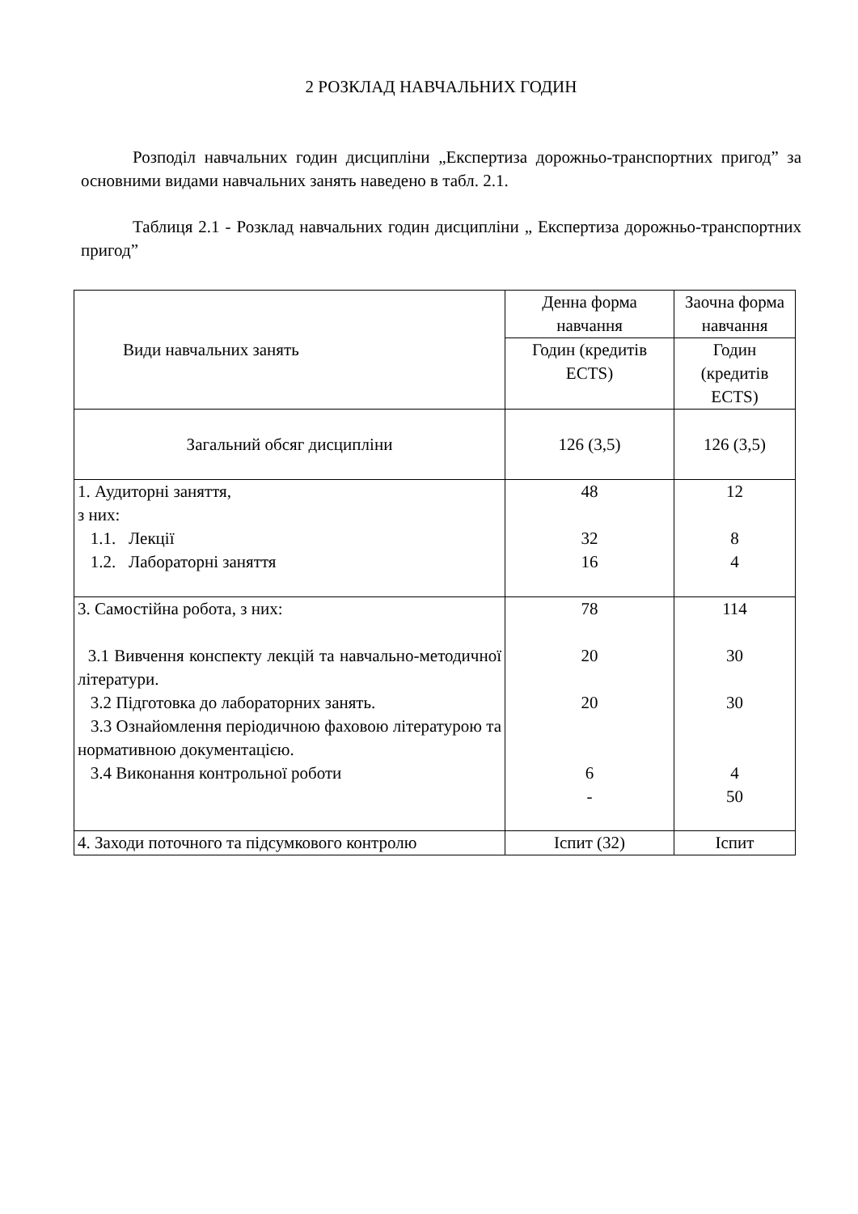2 РОЗКЛАД НАВЧАЛЬНИХ ГОДИН
Розподіл навчальних годин дисципліни „Експертиза дорожньо-транспортних пригод” за основними видами навчальних занять наведено в табл. 2.1.
Таблиця 2.1 - Розклад навчальних годин дисципліни „ Експертиза дорожньо-транспортних пригод”
| Види навчальних занять | Денна форма навчання | Заочна форма навчання |
| | Годин (кредитів ECTS) | Годин (кредитів ECTS) |
| Загальний обсяг дисципліни | 126 (3,5) | 126 (3,5) |
| 1. Аудиторні заняття, з них: 1.1. Лекції 1.2. Лабораторні заняття | 48 32 16 | 12 8 4 |
| 3. Самостійна робота, з них: 3.1 Вивчення конспекту лекцій та навчально-методичної літератури. 3.2 Підготовка до лабораторних занять. 3.3 Ознайомлення періодичною фаховою літературою та нормативною документацією. 3.4 Виконання контрольної роботи | 78 20 20 6 - | 114 30 30 4 50 |
| 4. Заходи поточного та підсумкового контролю | Іспит (32) | Іспит |